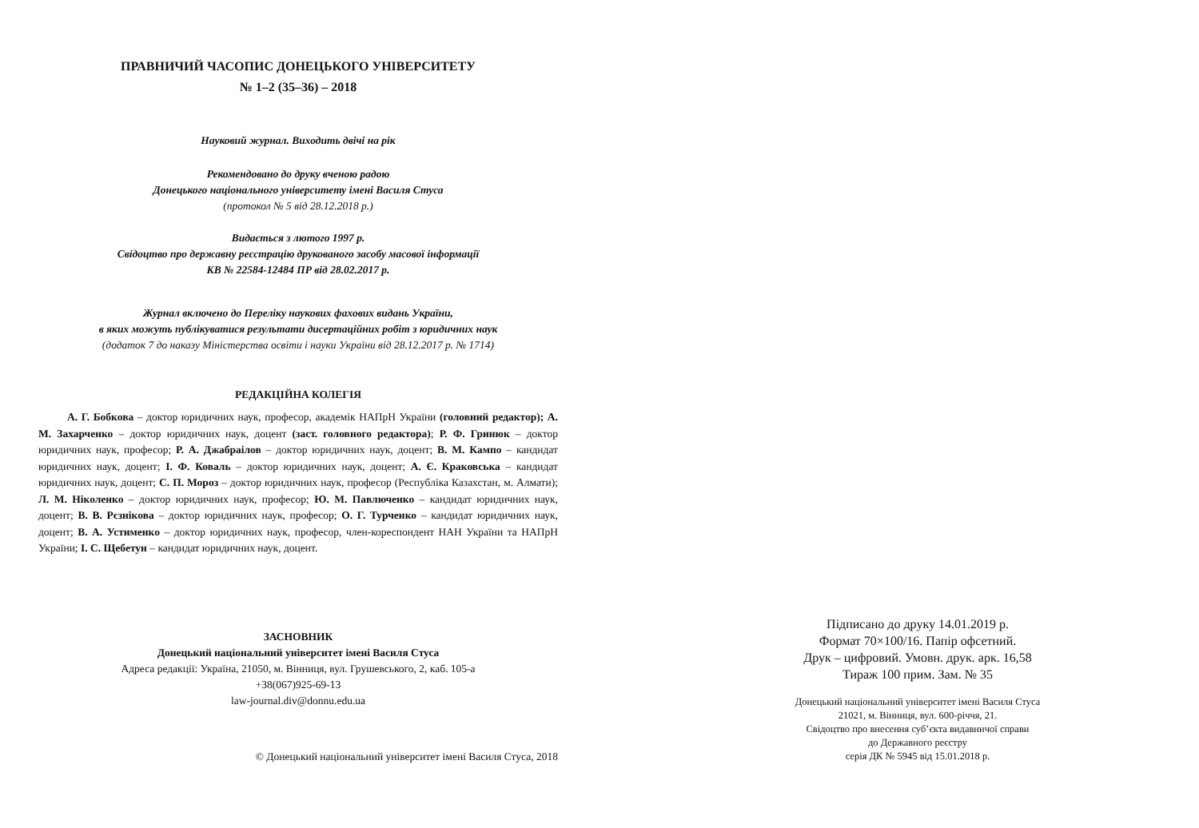ПРАВНИЧИЙ ЧАСОПИС ДОНЕЦЬКОГО УНІВЕРСИТЕТУ
№ 1–2 (35–36) – 2018
Науковий журнал. Виходить двічі на рік
Рекомендовано до друку вченою радою
Донецького національного університету імені Василя Стуса
(протокол № 5 від 28.12.2018 р.)
Видається з лютого 1997 р.
Свідоцтво про державну реєстрацію друкованого засобу масової інформації
КВ № 22584-12484 ПР від 28.02.2017 р.
Журнал включено до Переліку наукових фахових видань України,
в яких можуть публікуватися результати дисертаційних робіт з юридичних наук
(додаток 7 до наказу Міністерства освіти і науки України від 28.12.2017 р. № 1714)
РЕДАКЦІЙНА КОЛЕГІЯ
А. Г. Бобкова – доктор юридичних наук, професор, академік НАПрН України (головний редактор); А. М. Захарченко – доктор юридичних наук, доцент (заст. головного редактора); Р. Ф. Гринюк – доктор юридичних наук, професор; Р. А. Джабраілов – доктор юридичних наук, доцент; В. М. Кампо – кандидат юридичних наук, доцент; І. Ф. Коваль – доктор юридичних наук, доцент; А. Є. Краковська – кандидат юридичних наук, доцент; С. П. Мороз – доктор юридичних наук, професор (Республіка Казахстан, м. Алмати); Л. М. Ніколенко – доктор юридичних наук, професор; Ю. М. Павлюченко – кандидат юридичних наук, доцент; В. В. Рєзнікова – доктор юридичних наук, професор; О. Г. Турченко – кандидат юридичних наук, доцент; В. А. Устименко – доктор юридичних наук, професор, член-кореспондент НАН України та НАПрН України; І. С. Щебетун – кандидат юридичних наук, доцент.
ЗАСНОВНИК
Донецький національний університет імені Василя Стуса
Адреса редакції: Україна, 21050, м. Вінниця, вул. Грушевського, 2, каб. 105-а
+38(067)925-69-13
law-journal.div@donnu.edu.ua
© Донецький національний університет імені Василя Стуса, 2018
Підписано до друку 14.01.2019 р.
Формат 70×100/16. Папір офсетний.
Друк – цифровий. Умовн. друк. арк. 16,58
Тираж 100 прим. Зам. № 35
Донецький національний університет імені Василя Стуса
21021, м. Вінниця, вул. 600-річчя, 21.
Свідоцтво про внесення суб’єкта видавничої справи
до Державного реєстру
серія ДК № 5945 від 15.01.2018 р.